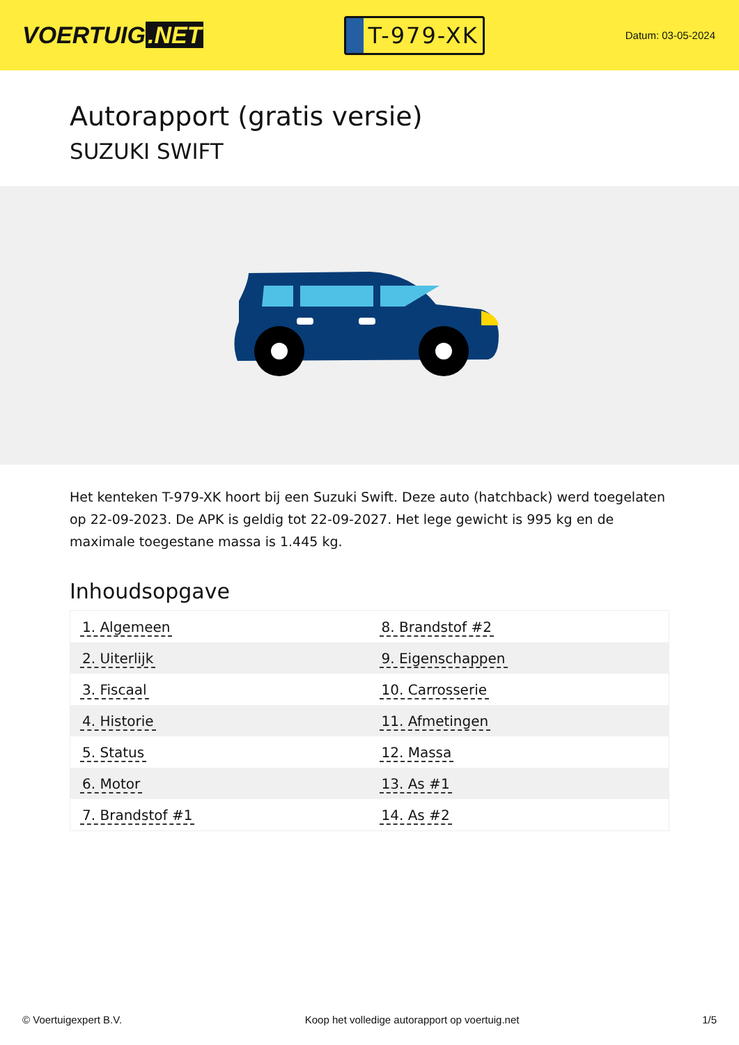VOERTUIG.NET
T-979-XK
Datum: 03-05-2024
Autorapport (gratis versie)
SUZUKI SWIFT
Het kenteken T-979-XK hoort bij een Suzuki Swift. Deze auto (hatchback) werd toegelaten op 22-09-2023. De APK is geldig tot 22-09-2027. Het lege gewicht is 995 kg en de maximale toegestane massa is 1.445 kg.
Inhoudsopgave
| 1. Algemeen | 8. Brandstof #2 |
| 2. Uiterlijk | 9. Eigenschappen |
| 3. Fiscaal | 10. Carrosserie |
| 4. Historie | 11. Afmetingen |
| 5. Status | 12. Massa |
| 6. Motor | 13. As #1 |
| 7. Brandstof #1 | 14. As #2 |
© Voertuigexpert B.V. Koop het volledige autorapport op voertuig.net 1/5